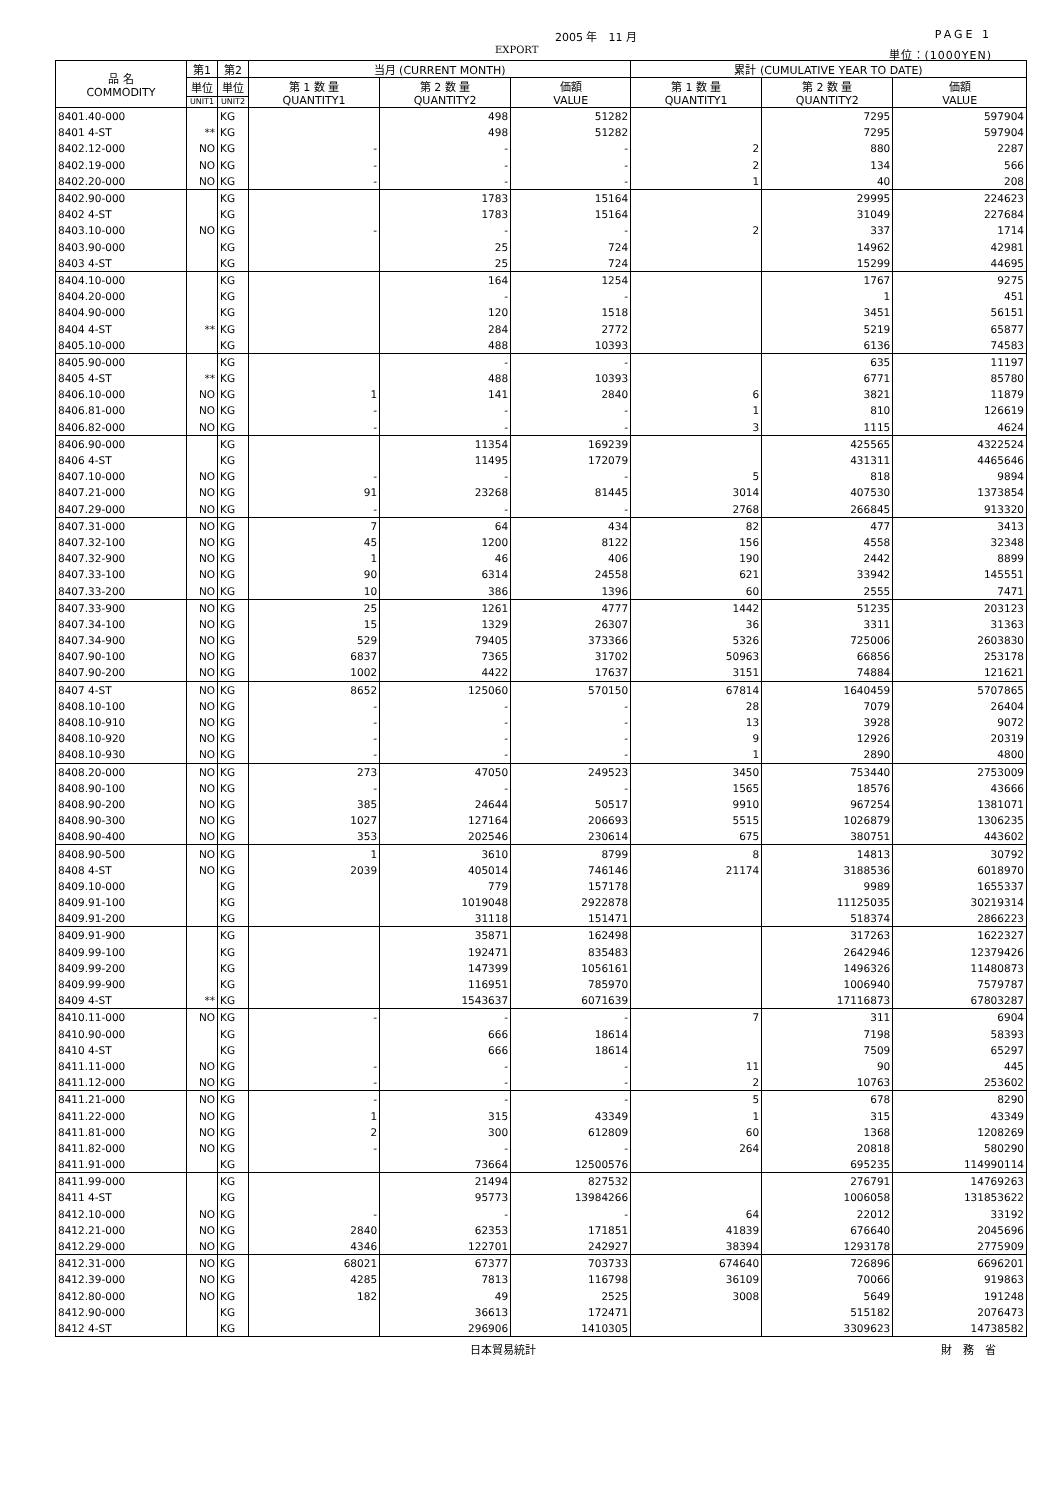2005 年　11 月
EXPORT
PAGE 1
単位：(1000YEN)
| 品 名 COMMODITY | 第1 | 第2 | 当月 (CURRENT MONTH) | | | 累計 (CUMULATIVE YEAR TO DATE) | | |
| --- | --- | --- | --- | --- | --- | --- | --- | --- |
| | 単位 | 単位 | 第 1 数 量 QUANTITY1 | 第 2 数 量 QUANTITY2 | 価額 VALUE | 第 1 数 量 QUANTITY1 | 第 2 数 量 QUANTITY2 | 価額 VALUE |
| | UNIT1 | UNIT2 | | | | | | |
| 8401.40-000 | | KG | | 498 | 51282 | | 7295 | 597904 |
| 8401 4-ST | ** | KG | | 498 | 51282 | | 7295 | 597904 |
| 8402.12-000 | NO | KG | - | - | - | 2 | 880 | 2287 |
| 8402.19-000 | NO | KG | - | - | - | 2 | 134 | 566 |
| 8402.20-000 | NO | KG | - | - | - | 1 | 40 | 208 |
| 8402.90-000 | | KG | | 1783 | 15164 | | 29995 | 224623 |
| 8402 4-ST | | KG | | 1783 | 15164 | | 31049 | 227684 |
| 8403.10-000 | NO | KG | - | - | - | 2 | 337 | 1714 |
| 8403.90-000 | | KG | | 25 | 724 | | 14962 | 42981 |
| 8403 4-ST | | KG | | 25 | 724 | | 15299 | 44695 |
| 8404.10-000 | | KG | | 164 | 1254 | | 1767 | 9275 |
| 8404.20-000 | | KG | | - | - | | 1 | 451 |
| 8404.90-000 | | KG | | 120 | 1518 | | 3451 | 56151 |
| 8404 4-ST | ** | KG | | 284 | 2772 | | 5219 | 65877 |
| 8405.10-000 | | KG | | 488 | 10393 | | 6136 | 74583 |
| 8405.90-000 | | KG | | - | - | | 635 | 11197 |
| 8405 4-ST | ** | KG | | 488 | 10393 | | 6771 | 85780 |
| 8406.10-000 | NO | KG | 1 | 141 | 2840 | 6 | 3821 | 11879 |
| 8406.81-000 | NO | KG | - | - | - | 1 | 810 | 126619 |
| 8406.82-000 | NO | KG | - | - | - | 3 | 1115 | 4624 |
| 8406.90-000 | | KG | | 11354 | 169239 | | 425565 | 4322524 |
| 8406 4-ST | | KG | | 11495 | 172079 | | 431311 | 4465646 |
| 8407.10-000 | NO | KG | - | - | - | 5 | 818 | 9894 |
| 8407.21-000 | NO | KG | 91 | 23268 | 81445 | 3014 | 407530 | 1373854 |
| 8407.29-000 | NO | KG | - | - | - | 2768 | 266845 | 913320 |
| 8407.31-000 | NO | KG | 7 | 64 | 434 | 82 | 477 | 3413 |
| 8407.32-100 | NO | KG | 45 | 1200 | 8122 | 156 | 4558 | 32348 |
| 8407.32-900 | NO | KG | 1 | 46 | 406 | 190 | 2442 | 8899 |
| 8407.33-100 | NO | KG | 90 | 6314 | 24558 | 621 | 33942 | 145551 |
| 8407.33-200 | NO | KG | 10 | 386 | 1396 | 60 | 2555 | 7471 |
| 8407.33-900 | NO | KG | 25 | 1261 | 4777 | 1442 | 51235 | 203123 |
| 8407.34-100 | NO | KG | 15 | 1329 | 26307 | 36 | 3311 | 31363 |
| 8407.34-900 | NO | KG | 529 | 79405 | 373366 | 5326 | 725006 | 2603830 |
| 8407.90-100 | NO | KG | 6837 | 7365 | 31702 | 50963 | 66856 | 253178 |
| 8407.90-200 | NO | KG | 1002 | 4422 | 17637 | 3151 | 74884 | 121621 |
| 8407 4-ST | NO | KG | 8652 | 125060 | 570150 | 67814 | 1640459 | 5707865 |
| 8408.10-100 | NO | KG | - | - | - | 28 | 7079 | 26404 |
| 8408.10-910 | NO | KG | - | - | - | 13 | 3928 | 9072 |
| 8408.10-920 | NO | KG | - | - | - | 9 | 12926 | 20319 |
| 8408.10-930 | NO | KG | - | - | - | 1 | 2890 | 4800 |
| 8408.20-000 | NO | KG | 273 | 47050 | 249523 | 3450 | 753440 | 2753009 |
| 8408.90-100 | NO | KG | - | - | - | 1565 | 18576 | 43666 |
| 8408.90-200 | NO | KG | 385 | 24644 | 50517 | 9910 | 967254 | 1381071 |
| 8408.90-300 | NO | KG | 1027 | 127164 | 206693 | 5515 | 1026879 | 1306235 |
| 8408.90-400 | NO | KG | 353 | 202546 | 230614 | 675 | 380751 | 443602 |
| 8408.90-500 | NO | KG | 1 | 3610 | 8799 | 8 | 14813 | 30792 |
| 8408 4-ST | NO | KG | 2039 | 405014 | 746146 | 21174 | 3188536 | 6018970 |
| 8409.10-000 | | KG | | 779 | 157178 | | 9989 | 1655337 |
| 8409.91-100 | | KG | | 1019048 | 2922878 | | 11125035 | 30219314 |
| 8409.91-200 | | KG | | 31118 | 151471 | | 518374 | 2866223 |
| 8409.91-900 | | KG | | 35871 | 162498 | | 317263 | 1622327 |
| 8409.99-100 | | KG | | 192471 | 835483 | | 2642946 | 12379426 |
| 8409.99-200 | | KG | | 147399 | 1056161 | | 1496326 | 11480873 |
| 8409.99-900 | | KG | | 116951 | 785970 | | 1006940 | 7579787 |
| 8409 4-ST | ** | KG | | 1543637 | 6071639 | | 17116873 | 67803287 |
| 8410.11-000 | NO | KG | - | - | - | 7 | 311 | 6904 |
| 8410.90-000 | | KG | | 666 | 18614 | | 7198 | 58393 |
| 8410 4-ST | | KG | | 666 | 18614 | | 7509 | 65297 |
| 8411.11-000 | NO | KG | - | - | - | 11 | 90 | 445 |
| 8411.12-000 | NO | KG | - | - | - | 2 | 10763 | 253602 |
| 8411.21-000 | NO | KG | - | - | - | 5 | 678 | 8290 |
| 8411.22-000 | NO | KG | 1 | 315 | 43349 | 1 | 315 | 43349 |
| 8411.81-000 | NO | KG | 2 | 300 | 612809 | 60 | 1368 | 1208269 |
| 8411.82-000 | NO | KG | - | - | - | 264 | 20818 | 580290 |
| 8411.91-000 | | KG | | 73664 | 12500576 | | 695235 | 114990114 |
| 8411.99-000 | | KG | | 21494 | 827532 | | 276791 | 14769263 |
| 8411 4-ST | | KG | | 95773 | 13984266 | | 1006058 | 131853622 |
| 8412.10-000 | NO | KG | - | - | - | 64 | 22012 | 33192 |
| 8412.21-000 | NO | KG | 2840 | 62353 | 171851 | 41839 | 676640 | 2045696 |
| 8412.29-000 | NO | KG | 4346 | 122701 | 242927 | 38394 | 1293178 | 2775909 |
| 8412.31-000 | NO | KG | 68021 | 67377 | 703733 | 674640 | 726896 | 6696201 |
| 8412.39-000 | NO | KG | 4285 | 7813 | 116798 | 36109 | 70066 | 919863 |
| 8412.80-000 | NO | KG | 182 | 49 | 2525 | 3008 | 5649 | 191248 |
| 8412.90-000 | | KG | | 36613 | 172471 | | 515182 | 2076473 |
| 8412 4-ST | | KG | | 296906 | 1410305 | | 3309623 | 14738582 |
日本貿易統計 財　務　省